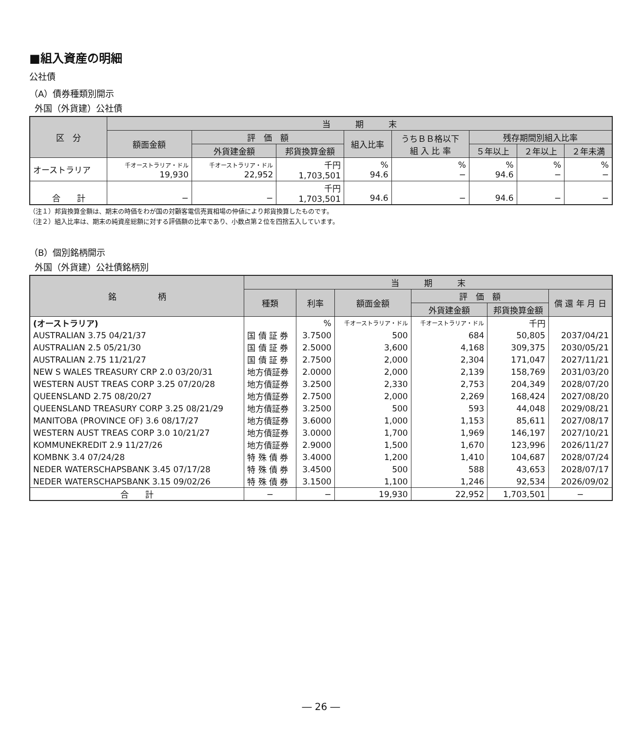■組入資産の明細
公社債
（A）債券種類別開示
外国（外貨建）公社債
| 区 分 | 当 期 末 | | | | | | | |
| --- | --- | --- | --- | --- | --- | --- | --- | --- |
| | 額面金額 | 評 価 額 | | 組入比率 | うちＢＢ格以下 組 入 比 率 | 残存期間別組入比率 | | |
| | | 外貨建金額 | 邦貨換算金額 | | | ５年以上 | ２年以上 | ２年未満 |
| オーストラリア | 千オーストラリア・ドル 19,930 | 千オーストラリア・ドル 22,952 | 千円 1,703,501 | % 94.6 | % − | % 94.6 | % − | % − |
| 合 計 | − | − | 千円 1,703,501 | 94.6 | − | 94.6 | − | − |
（注１）邦貨換算金額は、期末の時価をわが国の対顧客電信売買相場の仲値により邦貨換算したものです。
（注２）組入比率は、期末の純資産総額に対する評価額の比率であり、小数点第２位を四捨五入しています。
（B）個別銘柄開示
外国（外貨建）公社債銘柄別
| 銘 柄 | 当 期 末 | | | | | |
| --- | --- | --- | --- | --- | --- | --- |
| | 種類 | 利率 | 額面金額 | 評 価 額 | | 償 還 年 月 日 |
| | | | | 外貨建金額 | 邦貨換算金額 | |
| (オーストラリア) | | % | 千オーストラリア・ドル | 千オーストラリア・ドル | 千円 | |
| AUSTRALIAN 3.75 04/21/37 | 国 債 証 券 | 3.7500 | 500 | 684 | 50,805 | 2037/04/21 |
| AUSTRALIAN 2.5 05/21/30 | 国 債 証 券 | 2.5000 | 3,600 | 4,168 | 309,375 | 2030/05/21 |
| AUSTRALIAN 2.75 11/21/27 | 国 債 証 券 | 2.7500 | 2,000 | 2,304 | 171,047 | 2027/11/21 |
| NEW S WALES TREASURY CRP 2.0 03/20/31 | 地方債証券 | 2.0000 | 2,000 | 2,139 | 158,769 | 2031/03/20 |
| WESTERN AUST TREAS CORP 3.25 07/20/28 | 地方債証券 | 3.2500 | 2,330 | 2,753 | 204,349 | 2028/07/20 |
| QUEENSLAND 2.75 08/20/27 | 地方債証券 | 2.7500 | 2,000 | 2,269 | 168,424 | 2027/08/20 |
| QUEENSLAND TREASURY CORP 3.25 08/21/29 | 地方債証券 | 3.2500 | 500 | 593 | 44,048 | 2029/08/21 |
| MANITOBA (PROVINCE OF) 3.6 08/17/27 | 地方債証券 | 3.6000 | 1,000 | 1,153 | 85,611 | 2027/08/17 |
| WESTERN AUST TREAS CORP 3.0 10/21/27 | 地方債証券 | 3.0000 | 1,700 | 1,969 | 146,197 | 2027/10/21 |
| KOMMUNEKREDIT 2.9 11/27/26 | 地方債証券 | 2.9000 | 1,500 | 1,670 | 123,996 | 2026/11/27 |
| KOMBNK 3.4 07/24/28 | 特 殊 債 券 | 3.4000 | 1,200 | 1,410 | 104,687 | 2028/07/24 |
| NEDER WATERSCHAPSBANK 3.45 07/17/28 | 特 殊 債 券 | 3.4500 | 500 | 588 | 43,653 | 2028/07/17 |
| NEDER WATERSCHAPSBANK 3.15 09/02/26 | 特 殊 債 券 | 3.1500 | 1,100 | 1,246 | 92,534 | 2026/09/02 |
| 合 計 | − | − | 19,930 | 22,952 | 1,703,501 | − |
― 26 ―